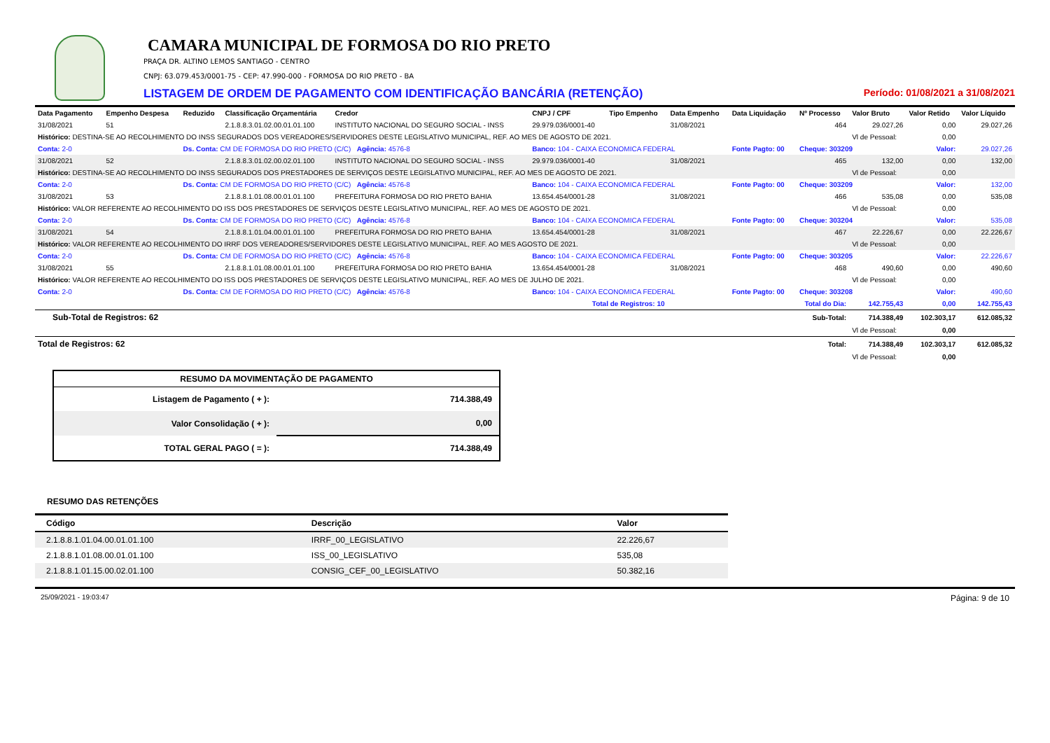CAMARA MUNICIPAL DE FORMOSA DO RIO PRETO
PRAÇA DR. ALTINO LEMOS SANTIAGO - CENTRO
CNPJ: 63.079.453/0001-75 - CEP: 47.990-000 - FORMOSA DO RIO PRETO - BA
LISTAGEM DE ORDEM DE PAGAMENTO COM IDENTIFICAÇÃO BANCÁRIA (RETENÇÃO) Período: 01/08/2021 a 31/08/2021
| Data Pagamento | Empenho Despesa | Reduzido | Classificação Orçamentária | Credor | CNPJ / CPF | Tipo Empenho | Data Empenho | Data Liquidação | Nº Processo | Valor Bruto | Valor Retido | Valor Líquido |
| --- | --- | --- | --- | --- | --- | --- | --- | --- | --- | --- | --- | --- |
| 31/08/2021 | 51 | | 2.1.8.8.3.01.02.00.01.01.100 | INSTITUTO NACIONAL DO SEGURO SOCIAL - INSS | 29.979.036/0001-40 | | 31/08/2021 | | 464 | 29.027,26 | 0,00 | 29.027,26 |
| Histórico: DESTINA-SE AO RECOLHIMENTO DO INSS SEGURADOS DOS VEREADORES/SERVIDORES DESTE LEGISLATIVO MUNICIPAL, REF. AO MES DE AGOSTO DE 2021. | | | | | | | | | | Vl de Pessoal: | 0,00 | |
| Conta: 2-0 | | Ds. Conta: CM DE FORMOSA DO RIO PRETO (C/C) Agência: 4576-8 | | | Banco: 104 - CAIXA ECONOMICA FEDERAL | | | Fonte Pagto: 00 | Cheque: 303209 | | Valor: | 29.027,26 |
| 31/08/2021 | 52 | | 2.1.8.8.3.01.02.00.02.01.100 | INSTITUTO NACIONAL DO SEGURO SOCIAL - INSS | 29.979.036/0001-40 | | 31/08/2021 | | 465 | 132,00 | 0,00 | 132,00 |
| Histórico: DESTINA-SE AO RECOLHIMENTO DO INSS SEGURADOS DOS PRESTADORES DE SERVIÇOS DESTE LEGISLATIVO MUNICIPAL, REF. AO MES DE AGOSTO DE 2021. | | | | | | | | | | Vl de Pessoal: | 0,00 | |
| Conta: 2-0 | | Ds. Conta: CM DE FORMOSA DO RIO PRETO (C/C) Agência: 4576-8 | | | Banco: 104 - CAIXA ECONOMICA FEDERAL | | | Fonte Pagto: 00 | Cheque: 303209 | | Valor: | 132,00 |
| 31/08/2021 | 53 | | 2.1.8.8.1.01.08.00.01.01.100 | PREFEITURA FORMOSA DO RIO PRETO BAHIA | 13.654.454/0001-28 | | 31/08/2021 | | 466 | 535,08 | 0,00 | 535,08 |
| Histórico: VALOR REFERENTE AO RECOLHIMENTO DO ISS DOS PRESTADORES DE SERVIÇOS DESTE LEGISLATIVO MUNICIPAL, REF. AO MES DE AGOSTO DE 2021. | | | | | | | | | | Vl de Pessoal: | 0,00 | |
| Conta: 2-0 | | Ds. Conta: CM DE FORMOSA DO RIO PRETO (C/C) Agência: 4576-8 | | | Banco: 104 - CAIXA ECONOMICA FEDERAL | | | Fonte Pagto: 00 | Cheque: 303204 | | Valor: | 535,08 |
| 31/08/2021 | 54 | | 2.1.8.8.1.01.04.00.01.01.100 | PREFEITURA FORMOSA DO RIO PRETO BAHIA | 13.654.454/0001-28 | | 31/08/2021 | | 467 | 22.226,67 | 0,00 | 22.226,67 |
| Histórico: VALOR REFERENTE AO RECOLHIMENTO DO IRRF DOS VEREADORES/SERVIDORES DESTE LEGISLATIVO MUNICIPAL, REF. AO MES AGOSTO DE 2021. | | | | | | | | | | Vl de Pessoal: | 0,00 | |
| Conta: 2-0 | | Ds. Conta: CM DE FORMOSA DO RIO PRETO (C/C) Agência: 4576-8 | | | Banco: 104 - CAIXA ECONOMICA FEDERAL | | | Fonte Pagto: 00 | Cheque: 303205 | | Valor: | 22.226,67 |
| 31/08/2021 | 55 | | 2.1.8.8.1.01.08.00.01.01.100 | PREFEITURA FORMOSA DO RIO PRETO BAHIA | 13.654.454/0001-28 | | 31/08/2021 | | 468 | 490,60 | 0,00 | 490,60 |
| Histórico: VALOR REFERENTE AO RECOLHIMENTO DO ISS DOS PRESTADORES DE SERVIÇOS DESTE LEGISLATIVO MUNICIPAL, REF. AO MES DE JULHO DE 2021. | | | | | | | | | | Vl de Pessoal: | 0,00 | |
| Conta: 2-0 | | Ds. Conta: CM DE FORMOSA DO RIO PRETO (C/C) Agência: 4576-8 | | | Banco: 104 - CAIXA ECONOMICA FEDERAL | | | Fonte Pagto: 00 | Cheque: 303208 | | Valor: | 490,60 |
| Total de Registros: 10 | | | | | | | Total do Dia: | | | 142.755,43 | 0,00 | 142.755,43 |
| Sub-Total de Registros: 62 | | | | | | | | | Sub-Total: | 714.388,49 | 102.303,17 | 612.085,32 |
| | | | | | | | | | | Vl de Pessoal: | 0,00 | |
| Total de Registros: 62 | | | | | | | | | Total: | 714.388,49 | 102.303,17 | 612.085,32 |
| | | | | | | | | | | Vl de Pessoal: | 0,00 | |
| RESUMO DA MOVIMENTAÇÃO DE PAGAMENTO | |
| --- | --- |
| Listagem de Pagamento ( + ): | 714.388,49 |
| Valor Consolidação ( + ): | 0,00 |
| TOTAL GERAL PAGO ( = ): | 714.388,49 |
RESUMO DAS RETENÇÕES
| Código | Descrição | Valor |
| --- | --- | --- |
| 2.1.8.8.1.01.04.00.01.01.100 | IRRF_00_LEGISLATIVO | 22.226,67 |
| 2.1.8.8.1.01.08.00.01.01.100 | ISS_00_LEGISLATIVO | 535,08 |
| 2.1.8.8.1.01.15.00.02.01.100 | CONSIG_CEF_00_LEGISLATIVO | 50.382,16 |
25/09/2021 - 19:03:47 Página: 9 de 10